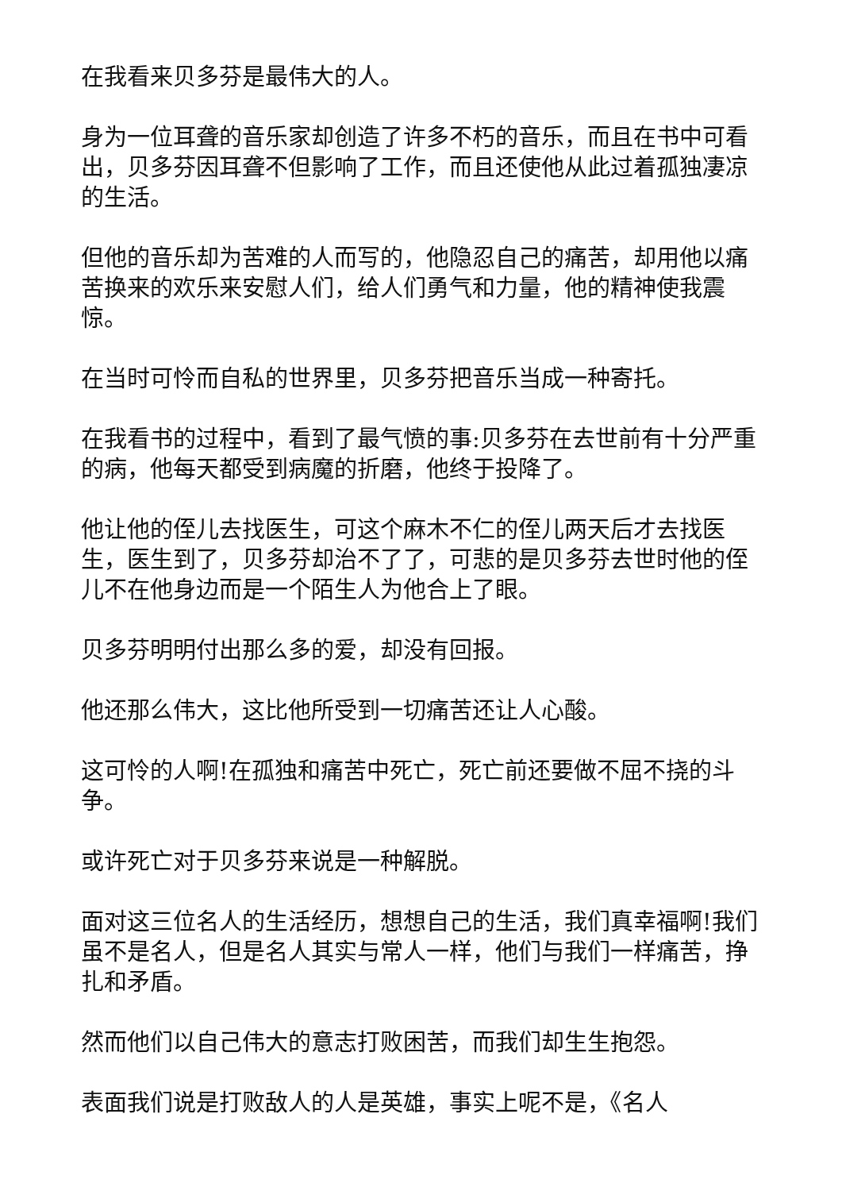在我看来贝多芬是最伟大的人。
身为一位耳聋的音乐家却创造了许多不朽的音乐，而且在书中可看出，贝多芬因耳聋不但影响了工作，而且还使他从此过着孤独凄凉的生活。
但他的音乐却为苦难的人而写的，他隐忍自己的痛苦，却用他以痛苦换来的欢乐来安慰人们，给人们勇气和力量，他的精神使我震惊。
在当时可怜而自私的世界里，贝多芬把音乐当成一种寄托。
在我看书的过程中，看到了最气愤的事:贝多芬在去世前有十分严重的病，他每天都受到病魔的折磨，他终于投降了。
他让他的侄儿去找医生，可这个麻木不仁的侄儿两天后才去找医生，医生到了，贝多芬却治不了了，可悲的是贝多芬去世时他的侄儿不在他身边而是一个陌生人为他合上了眼。
贝多芬明明付出那么多的爱，却没有回报。
他还那么伟大，这比他所受到一切痛苦还让人心酸。
这可怜的人啊!在孤独和痛苦中死亡，死亡前还要做不屈不挠的斗争。
或许死亡对于贝多芬来说是一种解脱。
面对这三位名人的生活经历，想想自己的生活，我们真幸福啊!我们虽不是名人，但是名人其实与常人一样，他们与我们一样痛苦，挣扎和矛盾。
然而他们以自己伟大的意志打败困苦，而我们却生生抱怨。
表面我们说是打败敌人的人是英雄，事实上呢不是，《名人